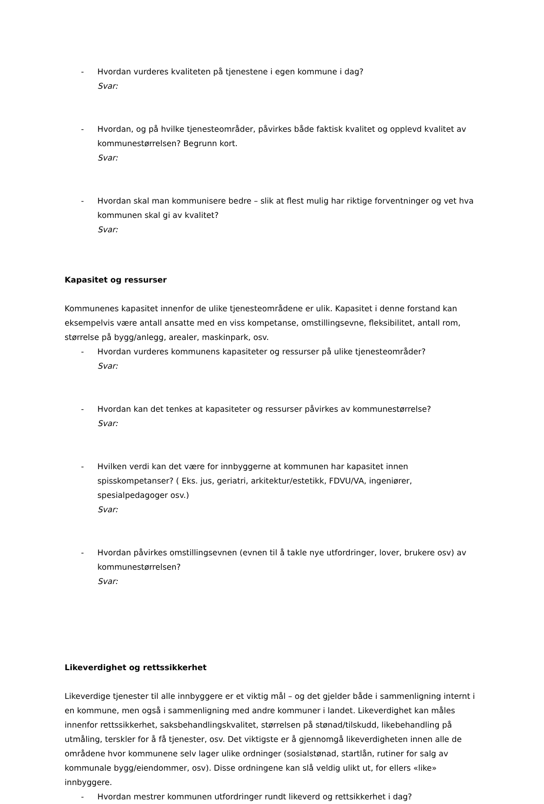- Hvordan vurderes kvaliteten på tjenestene i egen kommune i dag?
Svar:
- Hvordan, og på hvilke tjenesteområder, påvirkes både faktisk kvalitet og opplevd kvalitet av kommunestørrelsen? Begrunn kort.
Svar:
- Hvordan skal man kommunisere bedre – slik at flest mulig har riktige forventninger og vet hva kommunen skal gi av kvalitet?
Svar:
Kapasitet og ressurser
Kommunenes kapasitet innenfor de ulike tjenesteområdene er ulik. Kapasitet i denne forstand kan eksempelvis være antall ansatte med en viss kompetanse, omstillingsevne, fleksibilitet, antall rom, størrelse på bygg/anlegg, arealer, maskinpark, osv.
- Hvordan vurderes kommunens kapasiteter og ressurser på ulike tjenesteområder?
Svar:
- Hvordan kan det tenkes at kapasiteter og ressurser påvirkes av kommunestørrelse?
Svar:
- Hvilken verdi kan det være for innbyggerne at kommunen har kapasitet innen spisskompetanser? ( Eks. jus, geriatri, arkitektur/estetikk, FDVU/VA, ingeniører, spesialpedagoger osv.)
Svar:
- Hvordan påvirkes omstillingsevnen (evnen til å takle nye utfordringer, lover, brukere osv) av kommunestørrelsen?
Svar:
Likeverdighet og rettssikkerhet
Likeverdige tjenester til alle innbyggere er et viktig mål – og det gjelder både i sammenligning internt i en kommune, men også i sammenligning med andre kommuner i landet. Likeverdighet kan måles innenfor rettssikkerhet, saksbehandlingskvalitet, størrelsen på stønad/tilskudd, likebehandling på utmåling, terskler for å få tjenester, osv. Det viktigste er å gjennomgå likeverdigheten innen alle de områdene hvor kommunene selv lager ulike ordninger (sosialstønad, startlån, rutiner for salg av kommunale bygg/eiendommer, osv). Disse ordningene kan slå veldig ulikt ut, for ellers «like» innbyggere.
- Hvordan mestrer kommunen utfordringer rundt likeverd og rettsikkerhet i dag?